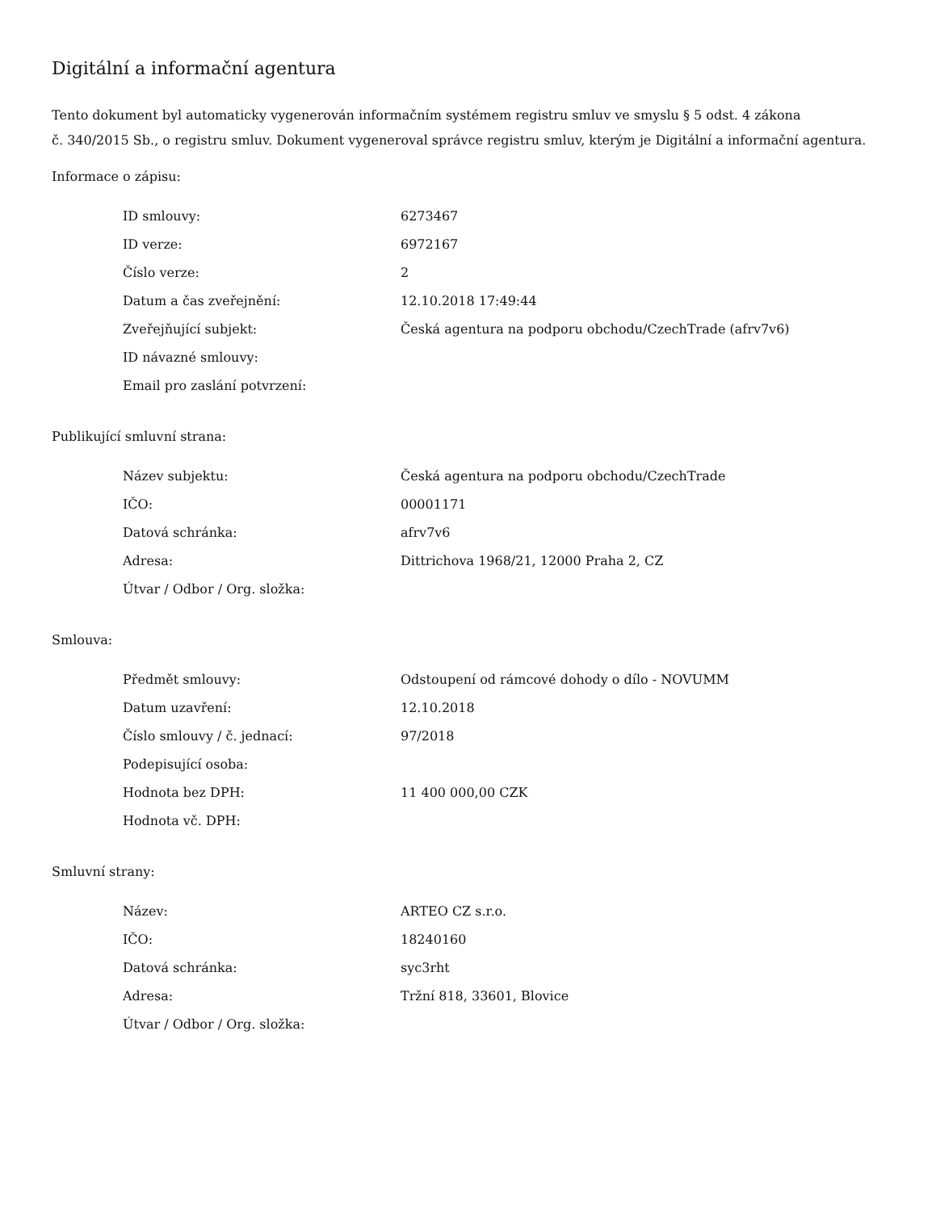Digitální a informační agentura
Tento dokument byl automaticky vygenerován informačním systémem registru smluv ve smyslu § 5 odst. 4 zákona
č. 340/2015 Sb., o registru smluv. Dokument vygeneroval správce registru smluv, kterým je Digitální a informační agentura.
Informace o zápisu:
| ID smlouvy: | 6273467 |
| ID verze: | 6972167 |
| Číslo verze: | 2 |
| Datum a čas zveřejnění: | 12.10.2018 17:49:44 |
| Zveřejňující subjekt: | Česká agentura na podporu obchodu/CzechTrade (afrv7v6) |
| ID návazné smlouvy: | |
| Email pro zaslání potvrzení: | |
Publikující smluvní strana:
| Název subjektu: | Česká agentura na podporu obchodu/CzechTrade |
| IČO: | 00001171 |
| Datová schránka: | afrv7v6 |
| Adresa: | Dittrichova 1968/21, 12000 Praha 2, CZ |
| Útvar / Odbor / Org. složka: | |
Smlouva:
| Předmět smlouvy: | Odstoupení od rámcové dohody o dílo - NOVUMM |
| Datum uzavření: | 12.10.2018 |
| Číslo smlouvy / č. jednací: | 97/2018 |
| Podepisující osoba: | |
| Hodnota bez DPH: | 11 400 000,00 CZK |
| Hodnota vč. DPH: | |
Smluvní strany:
| Název: | ARTEO CZ s.r.o. |
| IČO: | 18240160 |
| Datová schránka: | syc3rht |
| Adresa: | Tržní 818, 33601, Blovice |
| Útvar / Odbor / Org. složka: | |